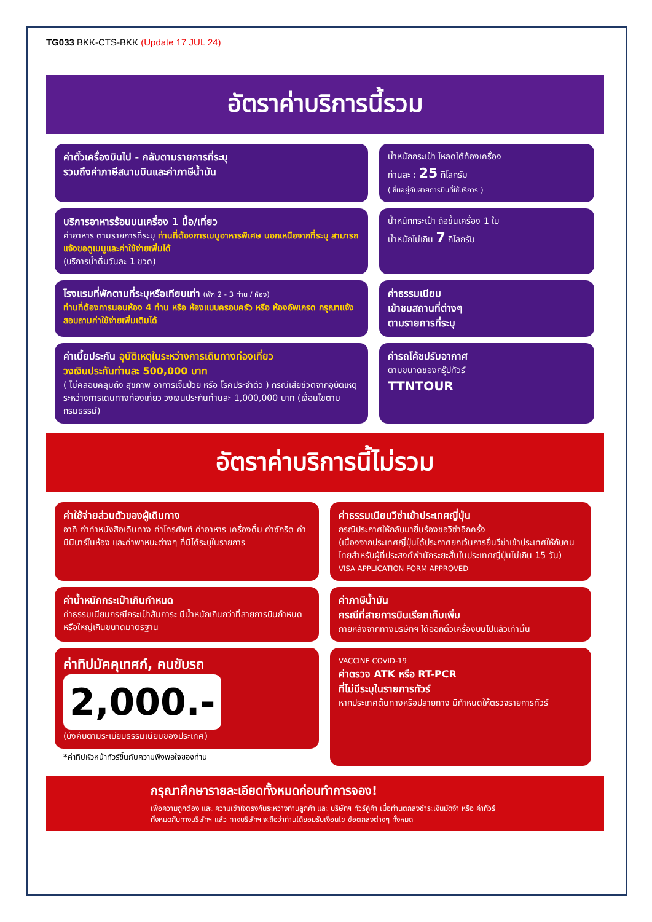TG033 BKK-CTS-BKK (Update 17 JUL 24)
อัตราค่าบริการนี้รวม
ค่าตั๋วเครื่องบินไป - กลับตามรายการที่ระบุ
รวมถึงค่าภาษีสนามบินและค่าภาษีน้ำมัน
น้ำหนักกระเป๋า โหลดใต้ท้องเครื่อง
ท่านละ : 25 กิโลกรัม
( ขึ้นอยู่กับสายการบินที่ใช้บริการ )
บริการอาหารร้อนบนเครื่อง 1 มื้อ/เที่ยว
ค่าอาหาร ตามรายการที่ระบุ ท่านที่ต้องการเมนูอาหารพิเศษ นอกเหนือจากที่ระบุ สามารถแจ้งขอดูเมนูและค่าใช้จ่ายเพิ่มได้
(บริการน้ำดื่มวันละ 1 ขวด)
น้ำหนักกระเป๋า ถือขึ้นเครื่อง 1 ใบ
น้ำหนักไม่เกิน 7 กิโลกรัม
โรงแรมที่พักตามที่ระบุหรือเทียบเท่า (พัก 2 - 3 ท่าน / ห้อง)
ท่านที่ต้องการนอนห้อง 4 ท่าน หรือ ห้องแบบครอบครัว หรือ ห้องอัพเกรด กรุณาแจ้งสอบถามค่าใช้จ่ายเพิ่มเติมได้
ค่าธรรมเนียม
เข้าชมสถานที่ต่างๆ
ตามรายการที่ระบุ
ค่าเบี้ยประกัน อุบัติเหตุในระหว่างการเดินทางท่องเที่ยว
วงเงินประกันท่านละ 500,000 บาท
( ไม่คลอบคลุมถึง สุขภาพ อาการเจ็บป่วย หรือ โรคประจำตัว ) กรณีเสียชีวิตจากอุบัติเหตุ ระหว่างการเดินทางท่องเที่ยว วงเงินประกันท่านละ 1,000,000 บาท (เงื่อนไขตามกรมธรรม์)
ค่ารถโค้ชปรับอากาศ
ตามขนาดของกรุ๊ปทัวร์
TTNTOUR
อัตราค่าบริการนี้ไม่รวม
ค่าใช้จ่ายส่วนตัวของผู้เดินทาง
อาทิ ค่าทำหนังสือเดินทาง ค่าโทรศัพท์ ค่าอาหาร เครื่องดื่ม ค่าซักรีด ค่ามินิบาร์ในห้อง และค่าพาหนะต่างๆ ที่มิได้ระบุในรายการ
ค่าธรรมเนียมวีซ่าเข้าประเทศญี่ปุ่น
กรณีประกาศให้กลับมายื่นร้องขอวีซ่าอีกครั้ง
(เนื่องจากประเทศญี่ปุ่นได้ประกาศยกเว้นการยื่นวีซ่าเข้าประเทศให้กับคนไทยสำหรับผู้ที่ประสงค์พำนักระยะสั้นในประเทศญี่ปุ่นไม่เกิน 15 วัน)
VISA APPLICATION FORM APPROVED
ค่าน้ำหนักกระเป๋าเกินกำหนด
ค่าธรรมเนียมกรณีกระเป๋าสัมภาระ มีน้ำหนักเกินกว่าที่สายการบินกำหนด หรือใหญ่เกินขนาดมาตรฐาน
ค่าภาษีน้ำมัน
กรณีที่สายการบินเรียกเก็บเพิ่ม
ภายหลังจากทางบริษัทฯ ได้ออกตั๋วเครื่องบินไปแล้วเท่านั้น
ค่าทิปมัคคุเทศก์, คนขับรถ
2,000.-
(บังคับตามระเบียบธรรมเนียมของประเทศ)
*ค่าทิปหัวหน้าทัวร์ขึ้นกับความพึงพอใจของท่าน
VACCINE COVID-19
ค่าตรวจ ATK หรือ RT-PCR
ที่ไม่มีระบุในรายการทัวร์
หากประเทศต้นทางหรือปลายทาง มีกำหนดให้ตรวจรายการทัวร์
กรุณาศึกษารายละเอียดทั้งหมดก่อนทำการจอง!
เพื่อความถูกต้อง และ ความเข้าใจตรงกันระหว่างท่านลูกค้า และ บริษัทฯ ทัวร์คู่ค้า เมื่อท่านตกลงชำระเงินมัดจำ หรือ ค่าทัวร์ทั้งหมดกับทางบริษัทฯ แล้ว ทางบริษัทฯ จะถือว่าท่านได้ยอมรับเงื่อนไข ข้อตกลงต่างๆ ทั้งหมด